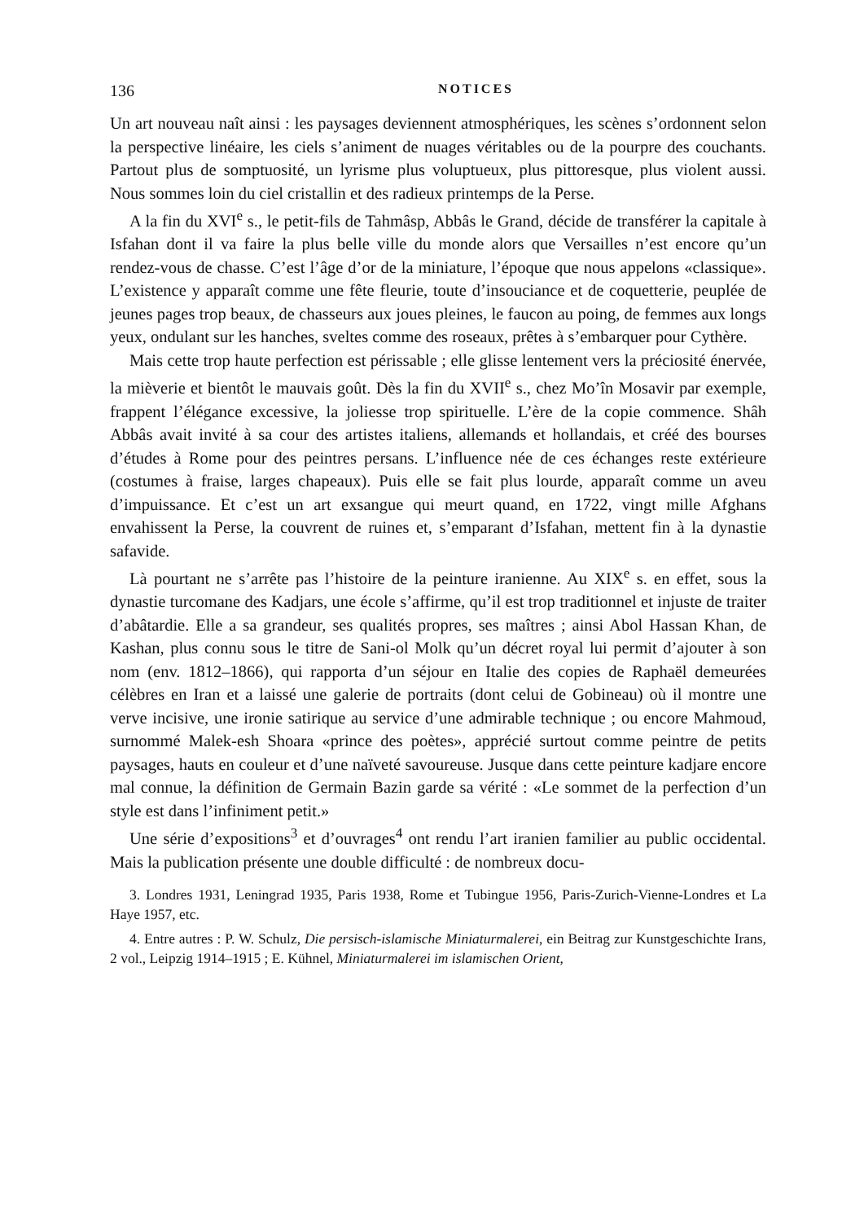136 NOTICES
Un art nouveau naît ainsi : les paysages deviennent atmosphériques, les scènes s’ordonnent selon la perspective linéaire, les ciels s’animent de nuages véritables ou de la pourpre des couchants. Partout plus de somptuosité, un lyrisme plus voluptueux, plus pittoresque, plus violent aussi. Nous sommes loin du ciel cristallin et des radieux printemps de la Perse.
A la fin du XVI<sup>e</sup> s., le petit-fils de Tahmâsp, Abbâs le Grand, décide de transférer la capitale à Isfahan dont il va faire la plus belle ville du monde alors que Versailles n’est encore qu’un rendez-vous de chasse. C’est l’âge d’or de la miniature, l’époque que nous appelons «classique». L’existence y apparaît comme une fête fleurie, toute d’insouciance et de coquetterie, peuplée de jeunes pages trop beaux, de chasseurs aux joues pleines, le faucon au poing, de femmes aux longs yeux, ondulant sur les hanches, sveltes comme des roseaux, prêtes à s’embarquer pour Cythère.
Mais cette trop haute perfection est périssable ; elle glisse lentement vers la préciosité énervée, la mièverie et bientôt le mauvais goût. Dès la fin du XVII<sup>e</sup> s., chez Mo’în Mosavir par exemple, frappent l’élégance excessive, la joliesse trop spirituelle. L’ère de la copie commence. Shâh Abbâs avait invité à sa cour des artistes italiens, allemands et hollandais, et créé des bourses d’études à Rome pour des peintres persans. L’influence née de ces échanges reste extérieure (costumes à fraise, larges chapeaux). Puis elle se fait plus lourde, apparaît comme un aveu d’impuissance. Et c’est un art exsangue qui meurt quand, en 1722, vingt mille Afghans envahissent la Perse, la couvrent de ruines et, s’emparant d’Isfahan, mettent fin à la dynastie safavide.
Là pourtant ne s’arrête pas l’histoire de la peinture iranienne. Au XIX<sup>e</sup> s. en effet, sous la dynastie turcomane des Kadjars, une école s’affirme, qu’il est trop traditionnel et injuste de traiter d’abâtardie. Elle a sa grandeur, ses qualités propres, ses maîtres ; ainsi Abol Hassan Khan, de Kashan, plus connu sous le titre de Sani-ol Molk qu’un décret royal lui permit d’ajouter à son nom (env. 1812–1866), qui rapporta d’un séjour en Italie des copies de Raphaël demeurées célèbres en Iran et a laissé une galerie de portraits (dont celui de Gobineau) où il montre une verve incisive, une ironie satirique au service d’une admirable technique ; ou encore Mahmoud, surnommé Malek-esh Shoara «prince des poètes», apprécié surtout comme peintre de petits paysages, hauts en couleur et d’une naïveté savoureuse. Jusque dans cette peinture kadjare encore mal connue, la définition de Germain Bazin garde sa vérité : «Le sommet de la perfection d’un style est dans l’infiniment petit.»
Une série d’expositions<sup>3</sup> et d’ouvrages<sup>4</sup> ont rendu l’art iranien familier au public occidental. Mais la publication présente une double difficulté : de nombreux docu-
3. Londres 1931, Leningrad 1935, Paris 1938, Rome et Tubingue 1956, Paris-Zurich-Vienne-Londres et La Haye 1957, etc.
4. Entre autres : P. W. Schulz, Die persisch-islamische Miniaturmalerei, ein Beitrag zur Kunstgeschichte Irans, 2 vol., Leipzig 1914–1915 ; E. Kühnel, Miniaturmalerei im islamischen Orient,